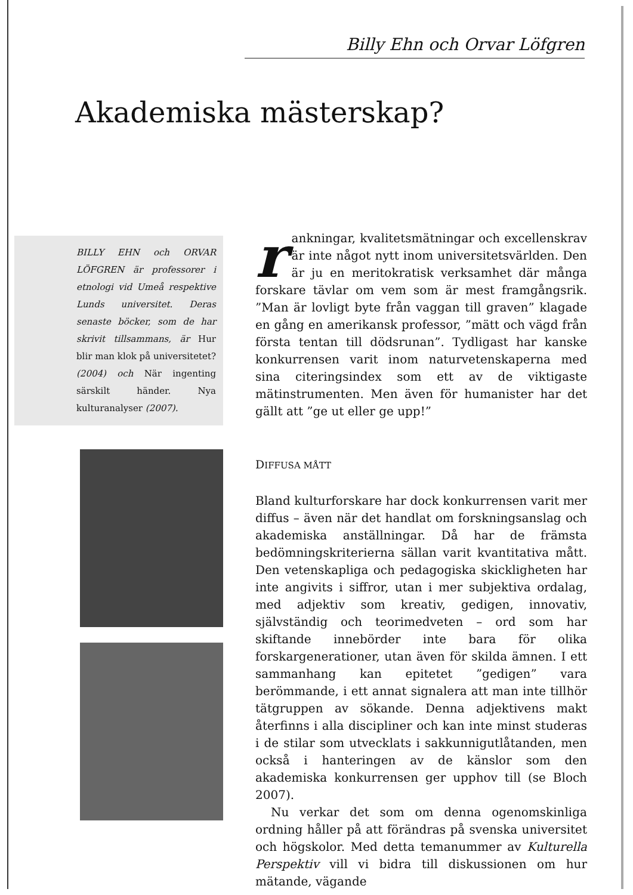Billy Ehn och Orvar Löfgren
Akademiska mästerskap?
BILLY EHN och ORVAR LÖFGREN är professorer i etnologi vid Umeå respektive Lunds universitet. Deras senaste böcker, som de har skrivit tillsammans, är Hur blir man klok på universitetet? (2004) och När ingenting särskilt händer. Nya kulturanalyser (2007).
rankningar, kvalitetsmätningar och excellenskrav är inte något nytt inom universitetsvärlden. Den är ju en meritokratisk verksamhet där många forskare tävlar om vem som är mest framgångsrik. ”Man är lovligt byte från vaggan till graven” klagade en gång en amerikansk professor, ”mätt och vägd från första tentan till dödsrunan”. Tydligast har kanske konkurrensen varit inom naturvetenskaperna med sina citeringsindex som ett av de viktigaste mätinstrumenten. Men även för humanister har det gällt att ”ge ut eller ge upp!”
DIFFUSA MÅTT
Bland kulturforskare har dock konkurrensen varit mer diffus – även när det handlat om forskningsanslag och akademiska anställningar. Då har de främsta bedömningskriterierna sällan varit kvantitativa mått. Den vetenskapliga och pedagogiska skickligheten har inte angivits i siffror, utan i mer subjektiva ordalag, med adjektiv som kreativ, gedigen, innovativ, självständig och teorimedveten – ord som har skiftande innebörder inte bara för olika forskargenerationer, utan även för skilda ämnen. I ett sammanhang kan epitetet ”gedigen” vara berömmande, i ett annat signalera att man inte tillhör tätgruppen av sökande. Denna adjektivens makt återfinns i alla discipliner och kan inte minst studeras i de stilar som utvecklats i sakkunnigutlåtanden, men också i hanteringen av de känslor som den akademiska konkurrensen ger upphov till (se Bloch 2007).
Nu verkar det som om denna ogenomskinliga ordning håller på att förändras på svenska universitet och högskolor. Med detta temanummer av Kulturella Perspektiv vill vi bidra till diskussionen om hur mätande, vägande